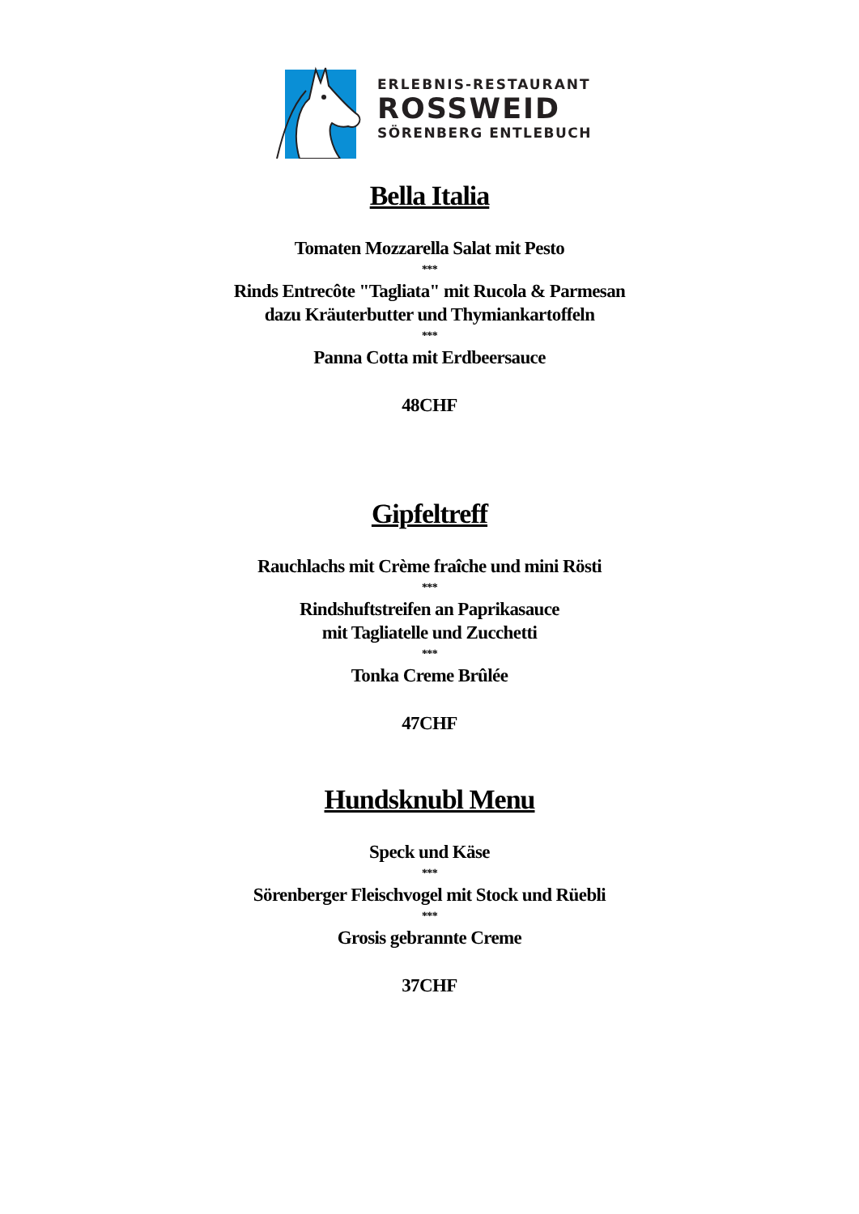ERLEBNIS-RESTAURANT
ROSSWEID
SÖRENBERG ENTLEBUCH
Bella Italia
Tomaten Mozzarella Salat mit Pesto
***
Rinds Entrecôte "Tagliata" mit Rucola & Parmesan
dazu Kräuterbutter und Thymiankartoffeln
***
Panna Cotta mit Erdbeersauce
48CHF
Gipfeltreff
Rauchlachs mit Crème fraîche und mini Rösti
***
Rindshuftstreifen an Paprikasauce
mit Tagliatelle und Zucchetti
***
Tonka Creme Brûlée
47CHF
Hundsknubl Menu
Speck und Käse
***
Sörenberger Fleischvogel mit Stock und Rüebli
***
Grosis gebrannte Creme
37CHF